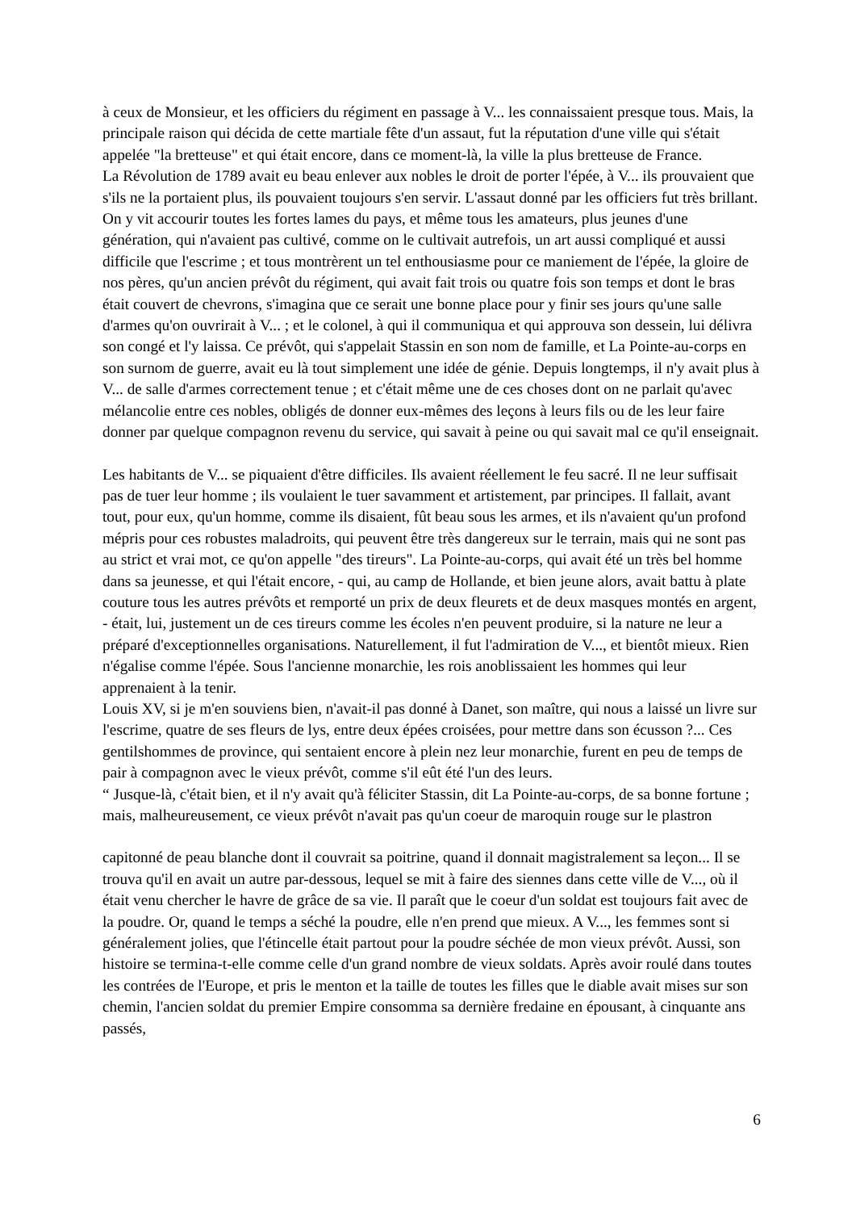à ceux de Monsieur, et les officiers du régiment en passage à V... les connaissaient presque tous. Mais, la principale raison qui décida de cette martiale fête d'un assaut, fut la réputation d'une ville qui s'était appelée "la bretteuse" et qui était encore, dans ce moment-là, la ville la plus bretteuse de France.
La Révolution de 1789 avait eu beau enlever aux nobles le droit de porter l'épée, à V... ils prouvaient que s'ils ne la portaient plus, ils pouvaient toujours s'en servir. L'assaut donné par les officiers fut très brillant. On y vit accourir toutes les fortes lames du pays, et même tous les amateurs, plus jeunes d'une génération, qui n'avaient pas cultivé, comme on le cultivait autrefois, un art aussi compliqué et aussi difficile que l'escrime ; et tous montrèrent un tel enthousiasme pour ce maniement de l'épée, la gloire de nos pères, qu'un ancien prévôt du régiment, qui avait fait trois ou quatre fois son temps et dont le bras était couvert de chevrons, s'imagina que ce serait une bonne place pour y finir ses jours qu'une salle d'armes qu'on ouvrirait à V... ; et le colonel, à qui il communiqua et qui approuva son dessein, lui délivra son congé et l'y laissa. Ce prévôt, qui s'appelait Stassin en son nom de famille, et La Pointe-au-corps en son surnom de guerre, avait eu là tout simplement une idée de génie. Depuis longtemps, il n'y avait plus à V... de salle d'armes correctement tenue ; et c'était même une de ces choses dont on ne parlait qu'avec mélancolie entre ces nobles, obligés de donner eux-mêmes des leçons à leurs fils ou de les leur faire donner par quelque compagnon revenu du service, qui savait à peine ou qui savait mal ce qu'il enseignait.
Les habitants de V... se piquaient d'être difficiles. Ils avaient réellement le feu sacré. Il ne leur suffisait pas de tuer leur homme ; ils voulaient le tuer savamment et artistement, par principes. Il fallait, avant tout, pour eux, qu'un homme, comme ils disaient, fût beau sous les armes, et ils n'avaient qu'un profond mépris pour ces robustes maladroits, qui peuvent être très dangereux sur le terrain, mais qui ne sont pas au strict et vrai mot, ce qu'on appelle "des tireurs". La Pointe-au-corps, qui avait été un très bel homme dans sa jeunesse, et qui l'était encore, - qui, au camp de Hollande, et bien jeune alors, avait battu à plate couture tous les autres prévôts et remporté un prix de deux fleurets et de deux masques montés en argent, - était, lui, justement un de ces tireurs comme les écoles n'en peuvent produire, si la nature ne leur a préparé d'exceptionnelles organisations. Naturellement, il fut l'admiration de V..., et bientôt mieux. Rien n'égalise comme l'épée. Sous l'ancienne monarchie, les rois anoblissaient les hommes qui leur apprenaient à la tenir.
Louis XV, si je m'en souviens bien, n'avait-il pas donné à Danet, son maître, qui nous a laissé un livre sur l'escrime, quatre de ses fleurs de lys, entre deux épées croisées, pour mettre dans son écusson ?... Ces gentilshommes de province, qui sentaient encore à plein nez leur monarchie, furent en peu de temps de pair à compagnon avec le vieux prévôt, comme s'il eût été l'un des leurs.
“ Jusque-là, c'était bien, et il n'y avait qu'à féliciter Stassin, dit La Pointe-au-corps, de sa bonne fortune ; mais, malheureusement, ce vieux prévôt n'avait pas qu'un coeur de maroquin rouge sur le plastron
capitonné de peau blanche dont il couvrait sa poitrine, quand il donnait magistralement sa leçon... Il se trouva qu'il en avait un autre par-dessous, lequel se mit à faire des siennes dans cette ville de V..., où il était venu chercher le havre de grâce de sa vie. Il paraît que le coeur d'un soldat est toujours fait avec de la poudre. Or, quand le temps a séché la poudre, elle n'en prend que mieux. A V..., les femmes sont si généralement jolies, que l'étincelle était partout pour la poudre séchée de mon vieux prévôt. Aussi, son histoire se termina-t-elle comme celle d'un grand nombre de vieux soldats. Après avoir roulé dans toutes les contrées de l'Europe, et pris le menton et la taille de toutes les filles que le diable avait mises sur son chemin, l'ancien soldat du premier Empire consomma sa dernière fredaine en épousant, à cinquante ans passés,
6